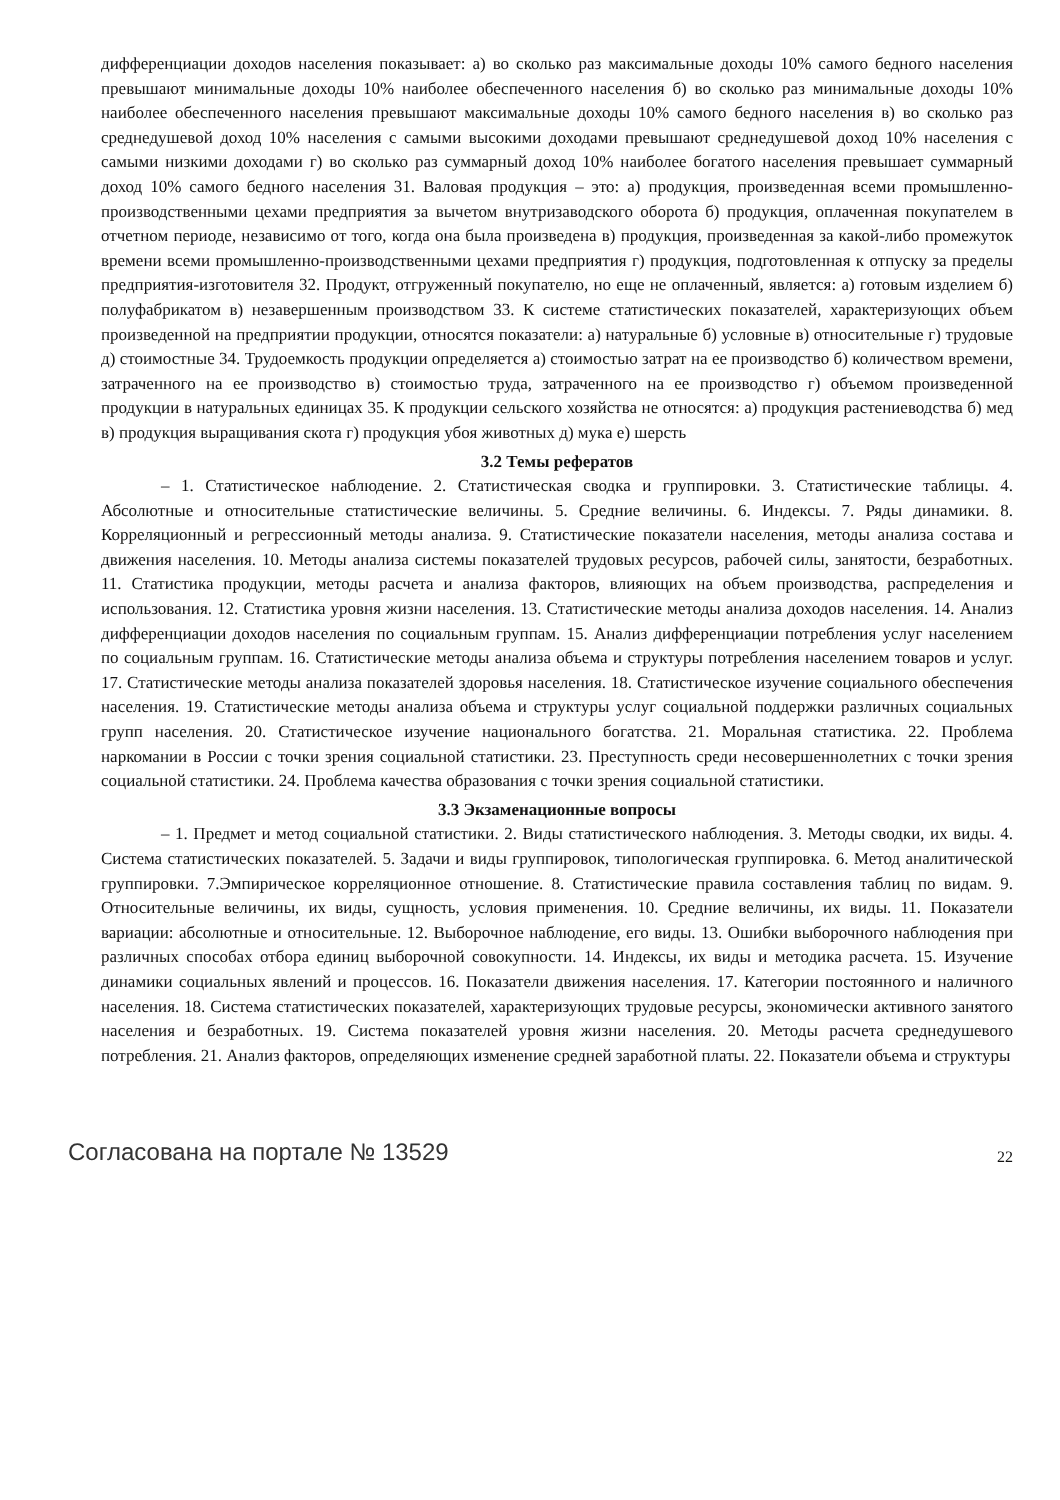дифференциации доходов населения показывает: а) во сколько раз максимальные доходы 10% самого бедного населения превышают минимальные доходы 10% наиболее обеспеченного населения б) во сколько раз минимальные доходы 10% наиболее обеспеченного населения превышают максимальные доходы 10% самого бедного населения в) во сколько раз среднедушевой доход 10% населения с самыми высокими доходами превышают среднедушевой доход 10% населения с самыми низкими доходами г) во сколько раз суммарный доход 10% наиболее богатого населения превышает суммарный доход 10% самого бедного населения 31. Валовая продукция – это: а) продукция, произведенная всеми промышленно-производственными цехами предприятия за вычетом внутризаводского оборота б) продукция, оплаченная покупателем в отчетном периоде, независимо от того, когда она была произведена в) продукция, произведенная за какой-либо промежуток времени всеми промышленно-производственными цехами предприятия г) продукция, подготовленная к отпуску за пределы предприятия-изготовителя 32. Продукт, отгруженный покупателю, но еще не оплаченный, является: а) готовым изделием б) полуфабрикатом в) незавершенным производством 33. К системе статистических показателей, характеризующих объем произведенной на предприятии продукции, относятся показатели: а) натуральные б) условные в) относительные г) трудовые д) стоимостные 34. Трудоемкость продукции определяется а) стоимостью затрат на ее производство б) количеством времени, затраченного на ее производство в) стоимостью труда, затраченного на ее производство г) объемом произведенной продукции в натуральных единицах 35. К продукции сельского хозяйства не относятся: а) продукция растениеводства б) мед в) продукция выращивания скота г) продукция убоя животных д) мука е) шерсть
3.2 Темы рефератов
– 1. Статистическое наблюдение. 2. Статистическая сводка и группировки. 3. Статистические таблицы. 4. Абсолютные и относительные статистические величины. 5. Средние величины. 6. Индексы. 7. Ряды динамики. 8. Корреляционный и регрессионный методы анализа. 9. Статистические показатели населения, методы анализа состава и движения населения. 10. Методы анализа системы показателей трудовых ресурсов, рабочей силы, занятости, безработных. 11. Статистика продукции, методы расчета и анализа факторов, влияющих на объем производства, распределения и использования. 12. Статистика уровня жизни населения. 13. Статистические методы анализа доходов населения. 14. Анализ дифференциации доходов населения по социальным группам. 15. Анализ дифференциации потребления услуг населением по социальным группам. 16. Статистические методы анализа объема и структуры потребления населением товаров и услуг. 17. Статистические методы анализа показателей здоровья населения. 18. Статистическое изучение социального обеспечения населения. 19. Статистические методы анализа объема и структуры услуг социальной поддержки различных социальных групп населения. 20. Статистическое изучение национального богатства. 21. Моральная статистика. 22. Проблема наркомании в России с точки зрения социальной статистики. 23. Преступность среди несовершеннолетних с точки зрения социальной статистики. 24. Проблема качества образования с точки зрения социальной статистики.
3.3 Экзаменационные вопросы
– 1. Предмет и метод социальной статистики. 2. Виды статистического наблюдения. 3. Методы сводки, их виды. 4. Система статистических показателей. 5. Задачи и виды группировок, типологическая группировка. 6. Метод аналитической группировки. 7.Эмпирическое корреляционное отношение. 8. Статистические правила составления таблиц по видам. 9. Относительные величины, их виды, сущность, условия применения. 10. Средние величины, их виды. 11. Показатели вариации: абсолютные и относительные. 12. Выборочное наблюдение, его виды. 13. Ошибки выборочного наблюдения при различных способах отбора единиц выборочной совокупности. 14. Индексы, их виды и методика расчета. 15. Изучение динамики социальных явлений и процессов. 16. Показатели движения населения. 17. Категории постоянного и наличного населения. 18. Система статистических показателей, характеризующих трудовые ресурсы, экономически активного занятого населения и безработных. 19. Система показателей уровня жизни населения. 20. Методы расчета среднедушевого потребления. 21. Анализ факторов, определяющих изменение средней заработной платы. 22. Показатели объема и структуры
Согласована на портале № 13529 22